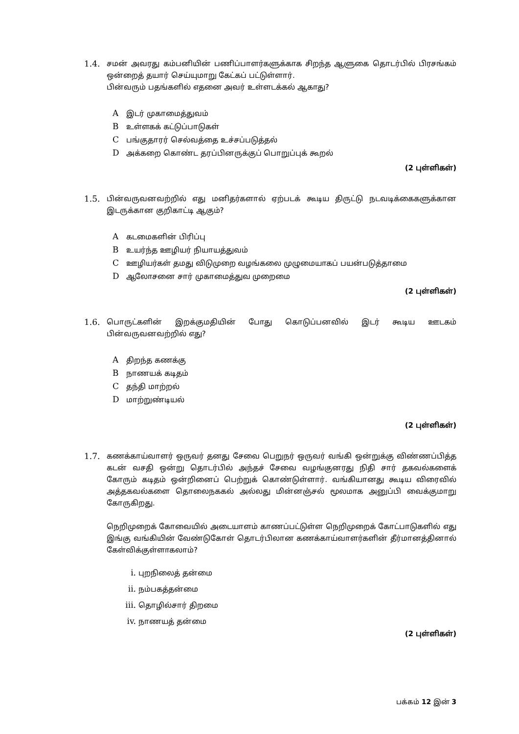1.4. சமன் அவரது கம்பனியின் பணிப்பாளர்களுக்காக சிறந்த ஆளுகை தொடர்பில் பிரசங்கம் ஒன்றைத் தயார் செய்யுமாறு கேட்கப் பட்டுள்ளார்.
பின்வரும் பதங்களில் எதனை அவர் உள்ளடக்கல் ஆகாது?
Aஇடர் முகாமைத்துவம்
Bஉள்ளகக் கட்டுப்பாடுகள்
Cபங்குதாரர் செல்வத்தை உச்சப்படுத்தல்
Dஅக்கறை கொண்ட தரப்பினருக்குப் பொறுப்புக் கூறல்
(2 புள்ளிகள்)
1.5. பின்வருவனவற்றில் எது மனிதர்களால் ஏற்படக் கூடிய திருட்டு நடவடிக்கைகளுக்கான இடருக்கான குறிகாட்டி ஆகும்?
Aகடமைகளின் பிரிப்பு
Bஉயர்ந்த ஊழியர் நியாயத்துவம்
Cஊழியர்கள் தமது விடுமுறை வழங்கலை முழுமையாகப் பயன்படுத்தாமை
Dஆலோசனை சார் முகாமைத்துவ முறைமை
(2 புள்ளிகள்)
1.6. பொருட்களின் இறக்குமதியின் போது கொடுப்பனவில் இடர் கூடிய ஊடகம் பின்வருவனவற்றில் எது?
Aதிறந்த கணக்கு
Bநாணயக் கடிதம்
Cதந்தி மாற்றல்
Dமாற்றுண்டியல்
(2 புள்ளிகள்)
1.7. கணக்காய்வாளர் ஒருவர் தனது சேவை பெறுநர் ஒருவர் வங்கி ஒன்றுக்கு விண்ணப்பித்த கடன் வசதி ஒன்று தொடர்பில் அந்தச் சேவை வழங்குனரது நிதி சார் தகவல்களைக் கோரும் கடிதம் ஒன்றினைப் பெற்றுக் கொண்டுள்ளார். வங்கியானது கூடிய விரைவில் அத்தகவல்களை தொலைநககல் அல்லது மின்னஞ்சல் மூலமாக அனுப்பி வைக்குமாறு கோருகிறது.
நெறிமுறைக் கோவையில் அடையாளம் காணப்பட்டுள்ள நெறிமுறைக் கோட்பாடுகளில் எது இங்கு வங்கியின் வேண்டுகோள் தொடர்பிலான கணக்காய்வாளர்களின் தீர்மானத்தினால் கேள்விக்குள்ளாகலாம்?
i. புறநிலைத் தன்மை
ii. நம்பகத்தன்மை
iii. தொழில்சார் திறமை
iv. நாணயத் தன்மை
(2 புள்ளிகள்)
பக்கம் 12 இன் 3